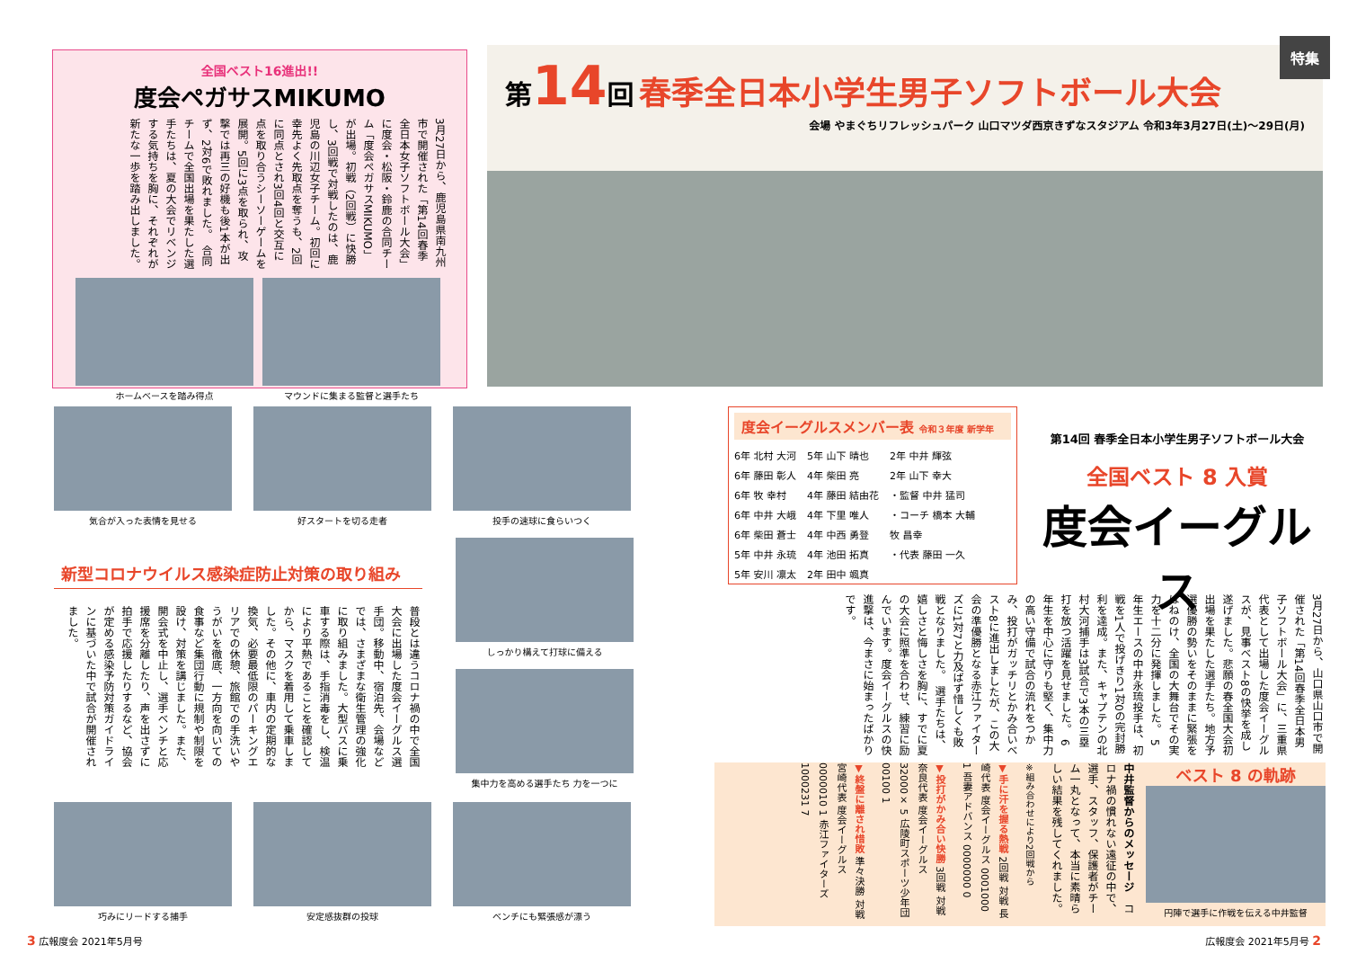全国ベスト16進出!!
度会ペガサスMIKUMO
3月27日から、鹿児島県南九州市で開催された「第14回春季全日本女子ソフトボール大会」に度会・松阪・鈴鹿の合同チーム「度会ペガサスMIKUMO」が出場。初戦（2回戦）に快勝し、3回戦で対戦したのは、鹿児島の川辺女子チーム。初回に幸先よく先取点を奪うも、2回に同点とされ3回4回と交互に点を取り合うシーソーゲームを展開。5回に3点を取られ、攻撃では再三の好機も後1本が出ず、2対6で敗れました。　合同チームで全国出場を果たした選手たちは、夏の大会でリベンジする気持ちを胸に、それぞれが新たな一歩を踏み出しました。
ホームベースを踏み得点 マウンドに集まる監督と選手たち
第 14 回 春季全日本小学生男子ソフトボール大会
会場 やまぐちリフレッシュパーク 山口マツダ西京きずなスタジアム 令和3年3月27日(土)～29日(月)
特集
気合が入った表情を見せる 好スタートを切る走者 投手の速球に食らいつく
新型コロナウイルス感染症防止対策の取り組み
普段とは違うコロナ禍の中で全国大会に出場した度会イーグルス選手団。移動中、宿泊先、会場などでは、さまざまな衛生管理の強化に取り組みました。大型バスに乗車する際は、手指消毒をし、検温により平熱であることを確認してから、マスクを着用して乗車しました。その他に、車内の定期的な換気、必要最低限のパーキングエリアでの休憩、旅館での手洗いやうがいを徹底、一方向を向いての食事など集団行動に規制や制限を設け、対策を講じました。また、開会式を中止し、選手ベンチと応援席を分離したり、声を出さずに拍手で応援したりするなど、協会が定める感染予防対策ガイドラインに基づいた中で試合が開催されました。
しっかり構えて打球に備える
集中力を高める選手たち 力を一つに
巧みにリードする捕手 安定感抜群の投球 ベンチにも緊張感が漂う
度会イーグルスメンバー表 令和３年度 新学年
| 6年 北村 大河 | 5年 山下 晴也 | 2年 中井 輝弦 |
| 6年 藤田 彰人 | 4年 柴田 亮 | 2年 山下 幸大 |
| 6年 牧 幸村 | 4年 藤田 結由花 | ・監督 中井 猛司 |
| 6年 中井 大峨 | 4年 下里 唯人 | ・コーチ 橋本 大輔 |
| 6年 柴田 蒼士 | 4年 中西 勇登 | 牧 昌幸 |
| 5年 中井 永琉 | 4年 池田 拓真 | ・代表 藤田 一久 |
| 5年 安川 凛太 | 2年 田中 颯真 | |
第14回 春季全日本小学生男子ソフトボール大会
全国ベスト 8 入賞
度会イーグルス
3月27日から、山口県山口市で開催された「第14回春季全日本男子ソフトボール大会」に、三重県代表として出場した度会イーグルスが、見事ベスト8の快挙を成し遂げました。悲願の春全国大会初出場を果たした選手たち。地方予選優勝の勢いをそのままに緊張をはねのけ、全国の大舞台でその実力を十二分に発揮しました。　5年生エースの中井永琉投手は、初戦を1人で投げきり1対0の完封勝利を達成。また、キャプテンの北村大河捕手は3試合で3本の三塁打を放つ活躍を見せました。　6年生を中心に守りも堅く、集中力の高い守備で試合の流れをつかみ、投打がガッチリとかみ合いベスト8に進出しましたが、この大会の準優勝となる赤江ファイターズに1対7と力及ばず惜しくも敗戦となりました。　選手たちは、嬉しさと悔しさを胸に、すでに夏の大会に照準を合わせ、練習に励んでいます。度会イーグルスの快進撃は、今まさに始まったばかりです。
ベスト 8 の軌跡
円陣で選手に作戦を伝える中井監督
中井監督からのメッセージ　コロナ禍の慣れない遠征の中で、選手、スタッフ、保護者がチーム一丸となって、本当に素晴らしい結果を残してくれました。
※組み合わせにより2回戦から
▼手に汗を握る熱戦 2回戦 対戦 長崎代表 度会イーグルス 0001000 1 吾妻アドバンス 0000000 0
▼投打がかみ合い快勝 3回戦 対戦 奈良代表 度会イーグルス 32000× 5 広陵町スポーツ少年団 00100 1
▼終盤に離され惜敗 準々決勝 対戦 宮崎代表 度会イーグルス 0000010 1 赤江ファイターズ 1000231 7
3 広報度会 2021年5月号 広報度会 2021年5月号 2